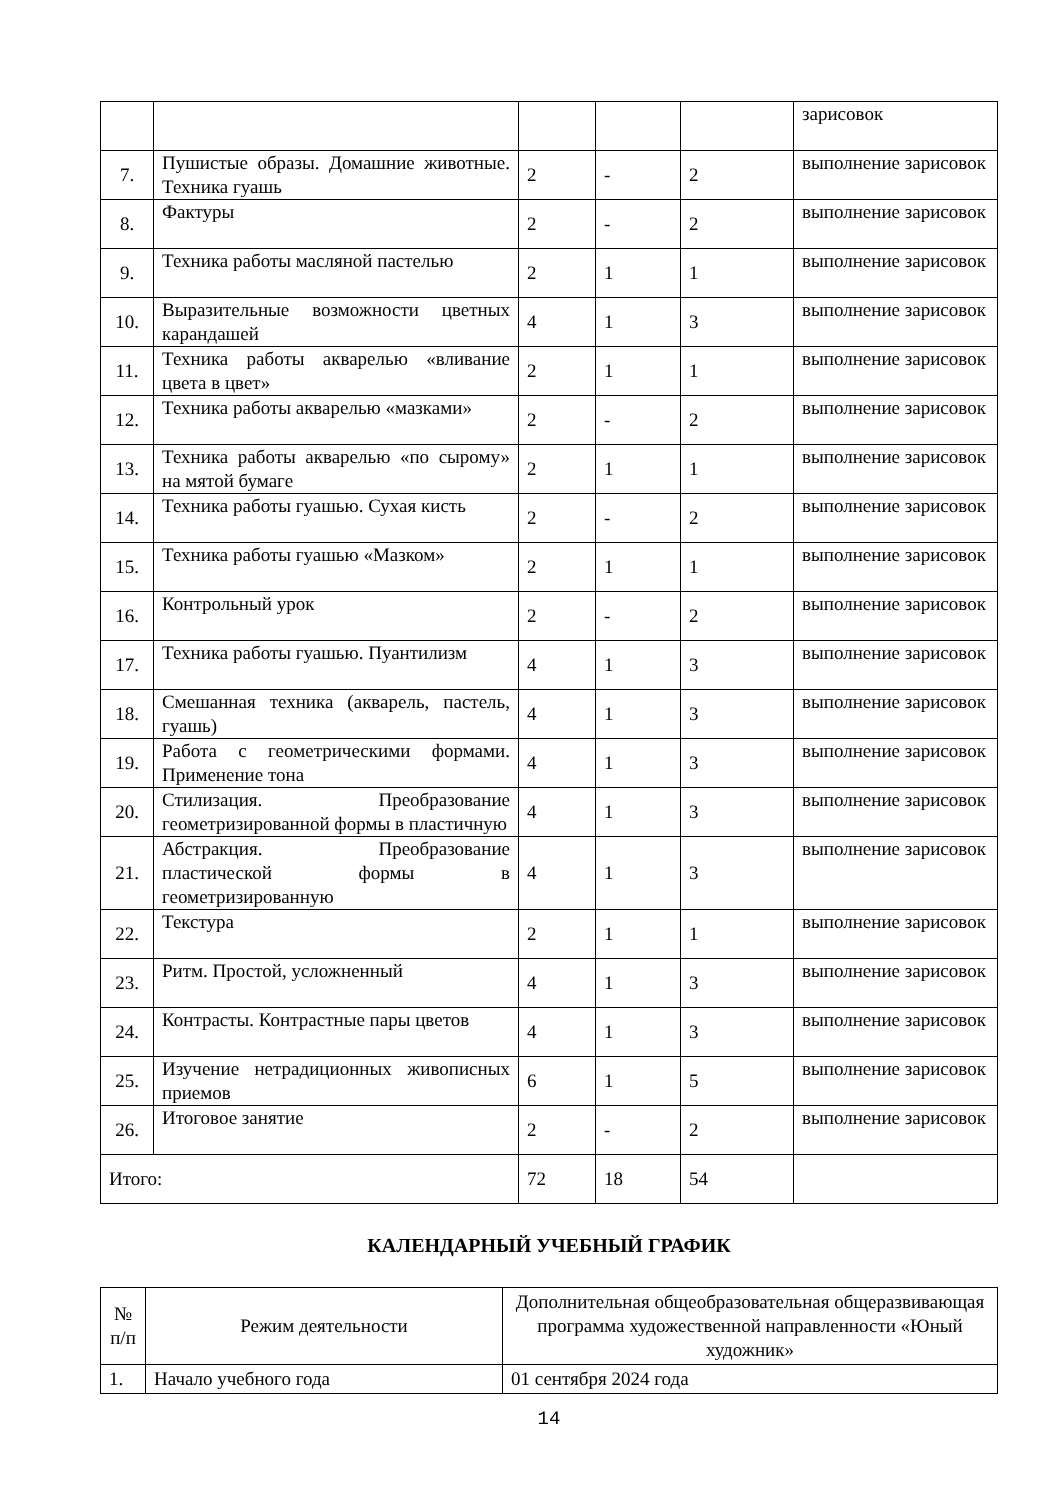| | | | | | зарисовок |
| 7. | Пушистые образы. Домашние животные. Техника гуашь | 2 | - | 2 | выполнение зарисовок |
| 8. | Фактуры | 2 | - | 2 | выполнение зарисовок |
| 9. | Техника работы масляной пастелью | 2 | 1 | 1 | выполнение зарисовок |
| 10. | Выразительные возможности цветных карандашей | 4 | 1 | 3 | выполнение зарисовок |
| 11. | Техника работы акварелью «вливание цвета в цвет» | 2 | 1 | 1 | выполнение зарисовок |
| 12. | Техника работы акварелью «мазками» | 2 | - | 2 | выполнение зарисовок |
| 13. | Техника работы акварелью «по сырому» на мятой бумаге | 2 | 1 | 1 | выполнение зарисовок |
| 14. | Техника работы гуашью. Сухая кисть | 2 | - | 2 | выполнение зарисовок |
| 15. | Техника работы гуашью «Мазком» | 2 | 1 | 1 | выполнение зарисовок |
| 16. | Контрольный урок | 2 | - | 2 | выполнение зарисовок |
| 17. | Техника работы гуашью. Пуантилизм | 4 | 1 | 3 | выполнение зарисовок |
| 18. | Смешанная техника (акварель, пастель, гуашь) | 4 | 1 | 3 | выполнение зарисовок |
| 19. | Работа с геометрическими формами. Применение тона | 4 | 1 | 3 | выполнение зарисовок |
| 20. | Стилизация. Преобразование геометризированной формы в пластичную | 4 | 1 | 3 | выполнение зарисовок |
| 21. | Абстракция. Преобразование пластической формы в геометризированную | 4 | 1 | 3 | выполнение зарисовок |
| 22. | Текстура | 2 | 1 | 1 | выполнение зарисовок |
| 23. | Ритм. Простой, усложненный | 4 | 1 | 3 | выполнение зарисовок |
| 24. | Контрасты. Контрастные пары цветов | 4 | 1 | 3 | выполнение зарисовок |
| 25. | Изучение нетрадиционных живописных приемов | 6 | 1 | 5 | выполнение зарисовок |
| 26. | Итоговое занятие | 2 | - | 2 | выполнение зарисовок |
| Итого: | | 72 | 18 | 54 | |
КАЛЕНДАРНЫЙ УЧЕБНЫЙ ГРАФИК
| № п/п | Режим деятельности | Дополнительная общеобразовательная общеразвивающая программа художественной направленности «Юный художник» |
| --- | --- | --- |
| 1. | Начало учебного года | 01 сентября 2024 года |
14